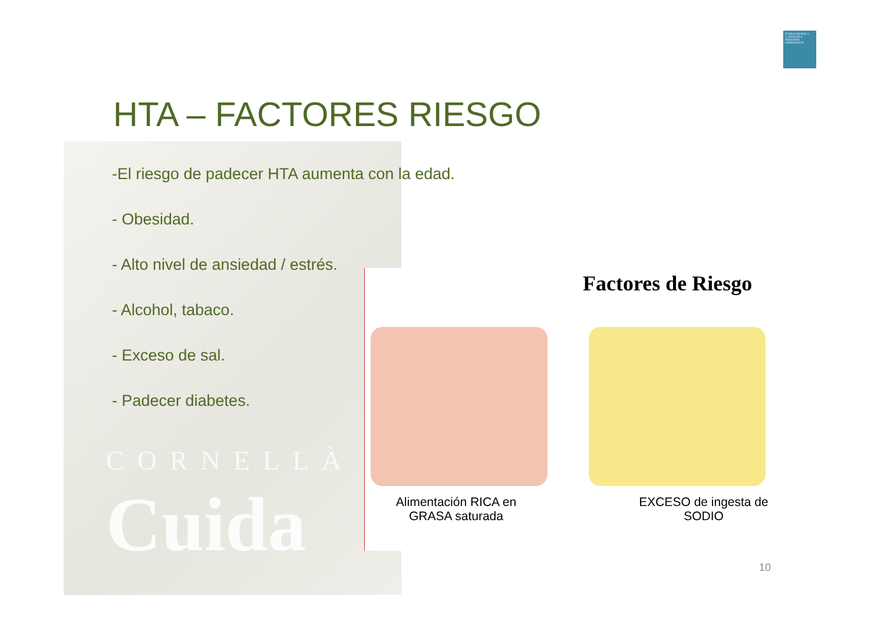FUNDACIÓ PER A L'ATENCIÓ A PERSONES DEPENDENTS
HTA – FACTORES RIESGO
CORNELLÀ
Cuida
-El riesgo de padecer HTA aumenta con la edad.
- Obesidad.
- Alto nivel de ansiedad / estrés.
- Alcohol, tabaco.
- Exceso de sal.
- Padecer diabetes.
Factores de Riesgo
Alimentación RICA en GRASA saturada
EXCESO de ingesta de SODIO
10